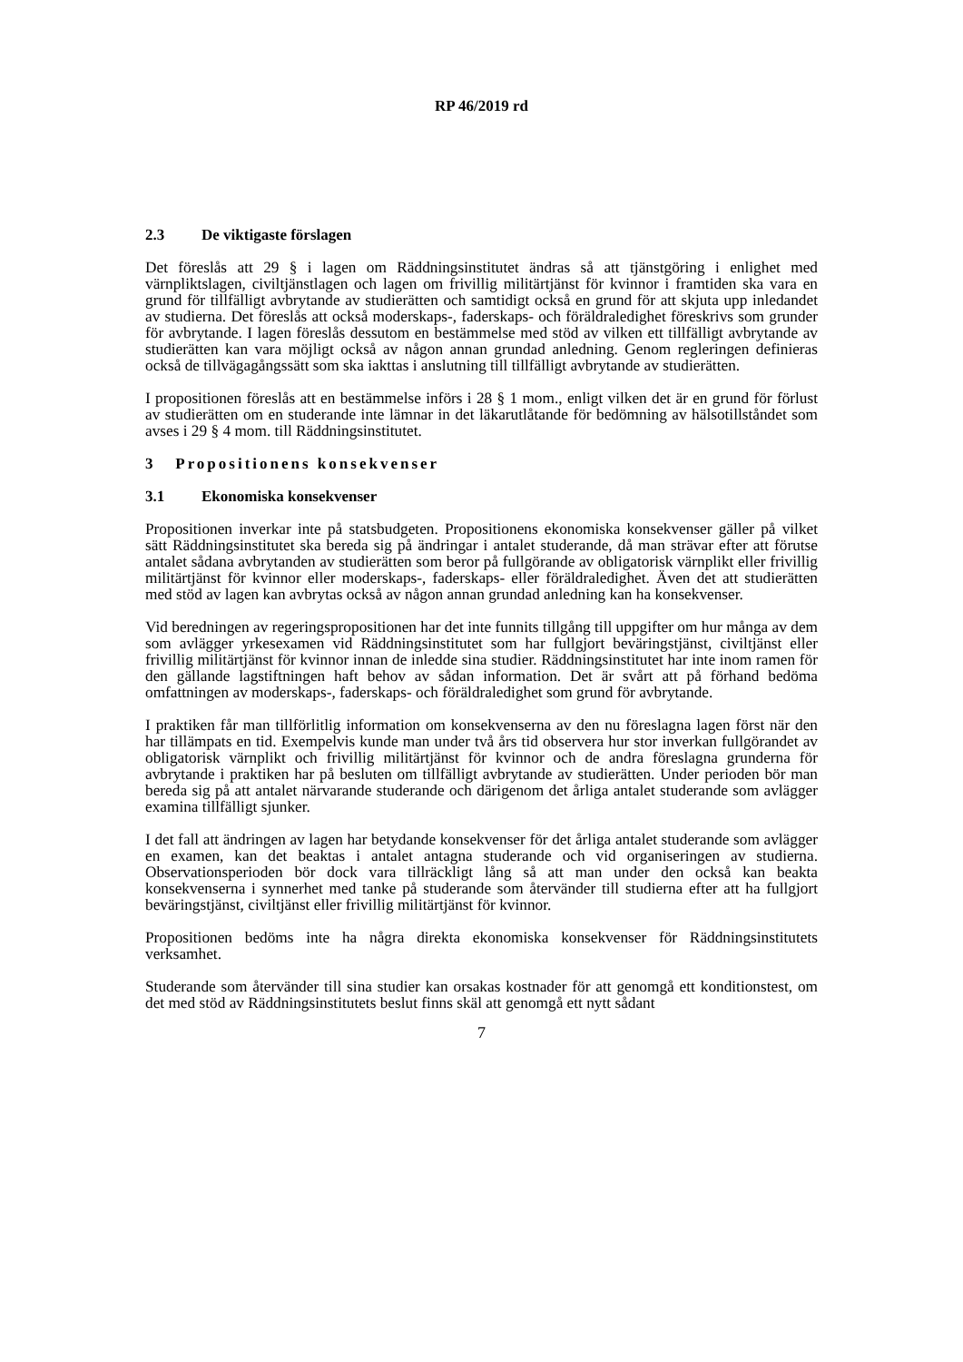RP 46/2019 rd
2.3 De viktigaste förslagen
Det föreslås att 29 § i lagen om Räddningsinstitutet ändras så att tjänstgöring i enlighet med värnpliktslagen, civiltjänstlagen och lagen om frivillig militärtjänst för kvinnor i framtiden ska vara en grund för tillfälligt avbrytande av studierätten och samtidigt också en grund för att skjuta upp inledandet av studierna. Det föreslås att också moderskaps-, faderskaps- och föräldraledighet föreskrivs som grunder för avbrytande. I lagen föreslås dessutom en bestämmelse med stöd av vilken ett tillfälligt avbrytande av studierätten kan vara möjligt också av någon annan grundad anledning. Genom regleringen definieras också de tillvägagångssätt som ska iakttas i anslutning till tillfälligt avbrytande av studierätten.
I propositionen föreslås att en bestämmelse införs i 28 § 1 mom., enligt vilken det är en grund för förlust av studierätten om en studerande inte lämnar in det läkarutlåtande för bedömning av hälsotillståndet som avses i 29 § 4 mom. till Räddningsinstitutet.
3 Propositionens konsekvenser
3.1 Ekonomiska konsekvenser
Propositionen inverkar inte på statsbudgeten. Propositionens ekonomiska konsekvenser gäller på vilket sätt Räddningsinstitutet ska bereda sig på ändringar i antalet studerande, då man strävar efter att förutse antalet sådana avbrytanden av studierätten som beror på fullgörande av obligatorisk värnplikt eller frivillig militärtjänst för kvinnor eller moderskaps-, faderskaps- eller föräldraledighet. Även det att studierätten med stöd av lagen kan avbrytas också av någon annan grundad anledning kan ha konsekvenser.
Vid beredningen av regeringspropositionen har det inte funnits tillgång till uppgifter om hur många av dem som avlägger yrkesexamen vid Räddningsinstitutet som har fullgjort bevärings­tjänst, civiltjänst eller frivillig militärtjänst för kvinnor innan de inledde sina studier. Räddnings­institutet har inte inom ramen för den gällande lagstiftningen haft behov av sådan information. Det är svårt att på förhand bedöma omfattningen av moderskaps-, faderskaps- och föräldraledighet som grund för avbrytande.
I praktiken får man tillförlitlig information om konsekvenserna av den nu föreslagna lagen först när den har tillämpats en tid. Exempelvis kunde man under två års tid observera hur stor inverkan fullgörandet av obligatorisk värnplikt och frivillig militärtjänst för kvinnor och de andra föreslagna grunderna för avbrytande i praktiken har på besluten om tillfälligt avbrytande av studierätten. Under perioden bör man bereda sig på att antalet närvarande studerande och därigenom det årliga antalet studerande som avlägger examina tillfälligt sjunker.
I det fall att ändringen av lagen har betydande konsekvenser för det årliga antalet studerande som avlägger en examen, kan det beaktas i antalet antagna studerande och vid organiseringen av studierna. Observationsperioden bör dock vara tillräckligt lång så att man under den också kan beakta konsekvenserna i synnerhet med tanke på studerande som återvänder till studierna efter att ha fullgjort beväringstjänst, civiltjänst eller frivillig militärtjänst för kvinnor.
Propositionen bedöms inte ha några direkta ekonomiska konsekvenser för Räddningsinstitutets verksamhet.
Studerande som återvänder till sina studier kan orsakas kostnader för att genomgå ett konditionstest, om det med stöd av Räddningsinstitutets beslut finns skäl att genomgå ett nytt sådant
7